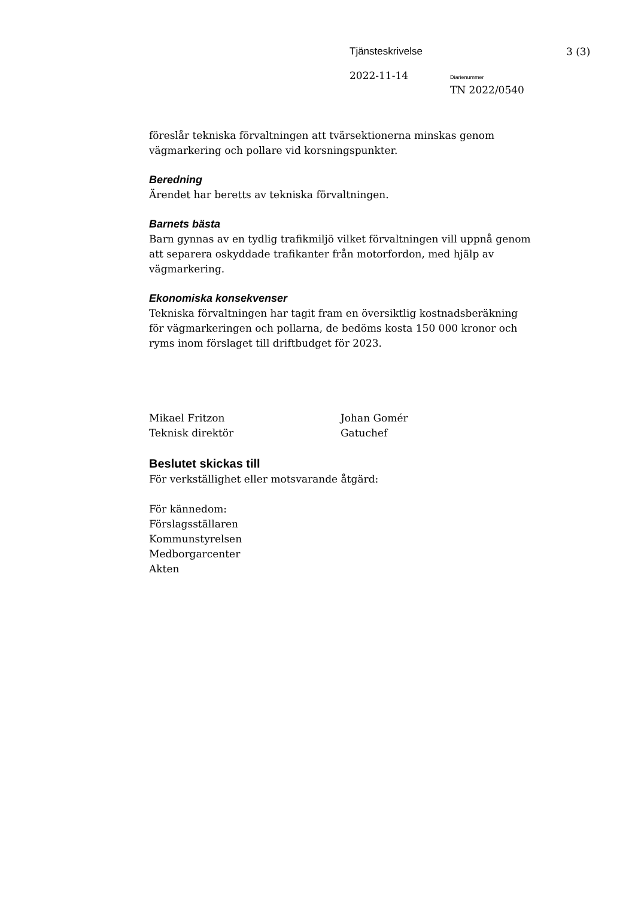Tjänsteskrivelse 3 (3)
2022-11-14 Diarienummer
TN 2022/0540
föreslår tekniska förvaltningen att tvärsektionerna minskas genom vägmarkering och pollare vid korsningspunkter.
Beredning
Ärendet har beretts av tekniska förvaltningen.
Barnets bästa
Barn gynnas av en tydlig trafikmiljö vilket förvaltningen vill uppnå genom att separera oskyddade trafikanter från motorfordon, med hjälp av vägmarkering.
Ekonomiska konsekvenser
Tekniska förvaltningen har tagit fram en översiktlig kostnadsberäkning för vägmarkeringen och pollarna, de bedöms kosta 150 000 kronor och ryms inom förslaget till driftbudget för 2023.
Mikael Fritzon
Teknisk direktör
Johan Gomér
Gatuchef
Beslutet skickas till
För verkställighet eller motsvarande åtgärd:
För kännedom:
Förslagsställaren
Kommunstyrelsen
Medborgarcenter
Akten